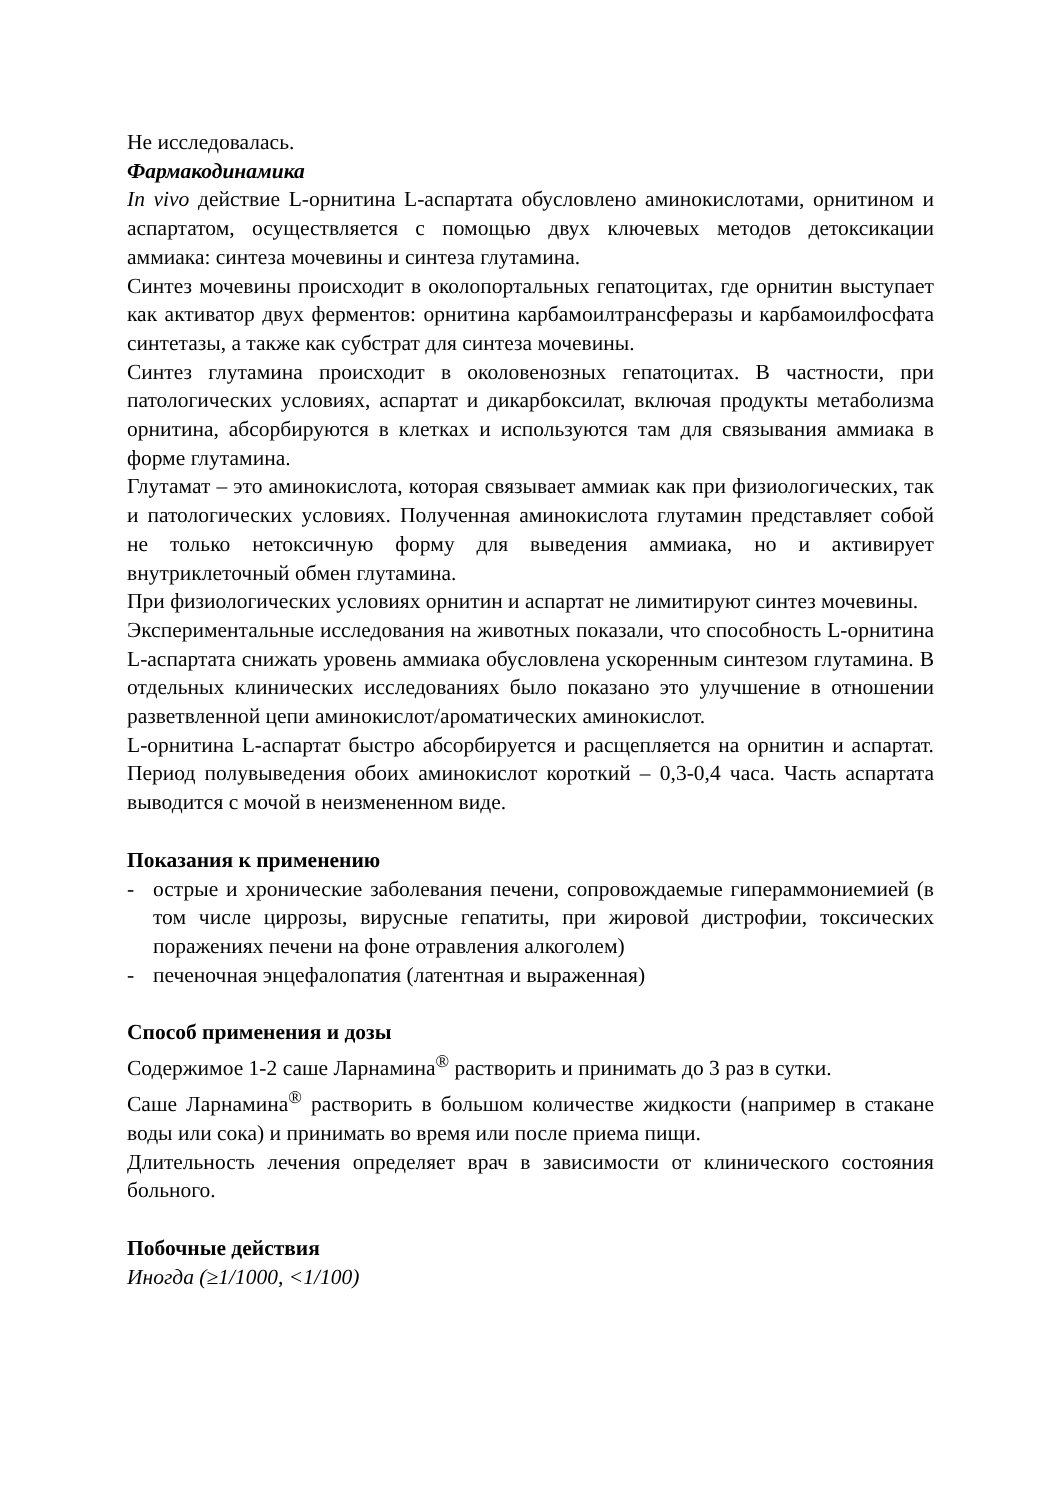Не исследовалась.
Фармакодинамика
In vivo действие L-орнитина L-аспартата обусловлено аминокислотами, орнитином и аспартатом, осуществляется с помощью двух ключевых методов детоксикации аммиака: синтеза мочевины и синтеза глутамина.
Синтез мочевины происходит в околопортальных гепатоцитах, где орнитин выступает как активатор двух ферментов: орнитина карбамоилтрансферазы и карбамоилфосфата синтетазы, а также как субстрат для синтеза мочевины.
Синтез глутамина происходит в околовенозных гепатоцитах. В частности, при патологических условиях, аспартат и дикарбоксилат, включая продукты метаболизма орнитина, абсорбируются в клетках и используются там для связывания аммиака в форме глутамина.
Глутамат – это аминокислота, которая связывает аммиак как при физиологических, так и патологических условиях. Полученная аминокислота глутамин представляет собой не только нетоксичную форму для выведения аммиака, но и активирует внутриклеточный обмен глутамина.
При физиологических условиях орнитин и аспартат не лимитируют синтез мочевины.
Экспериментальные исследования на животных показали, что способность L-орнитина L-аспартата снижать уровень аммиака обусловлена ускоренным синтезом глутамина. В отдельных клинических исследованиях было показано это улучшение в отношении разветвленной цепи аминокислот/ароматических аминокислот.
L-орнитина L-аспартат быстро абсорбируется и расщепляется на орнитин и аспартат. Период полувыведения обоих аминокислот короткий – 0,3-0,4 часа. Часть аспартата выводится с мочой в неизмененном виде.
Показания к применению
- острые и хронические заболевания печени, сопровождаемые гипераммониемией (в том числе циррозы, вирусные гепатиты, при жировой дистрофии, токсических поражениях печени на фоне отравления алкоголем)
- печеночная энцефалопатия (латентная и выраженная)
Способ применения и дозы
Содержимое 1-2 саше Ларнамина<sup>®</sup> растворить и принимать до 3 раз в сутки.
Саше Ларнамина<sup>®</sup> растворить в большом количестве жидкости (например в стакане воды или сока) и принимать во время или после приема пищи.
Длительность лечения определяет врач в зависимости от клинического состояния больного.
Побочные действия
Иногда (≥1/1000, <1/100)